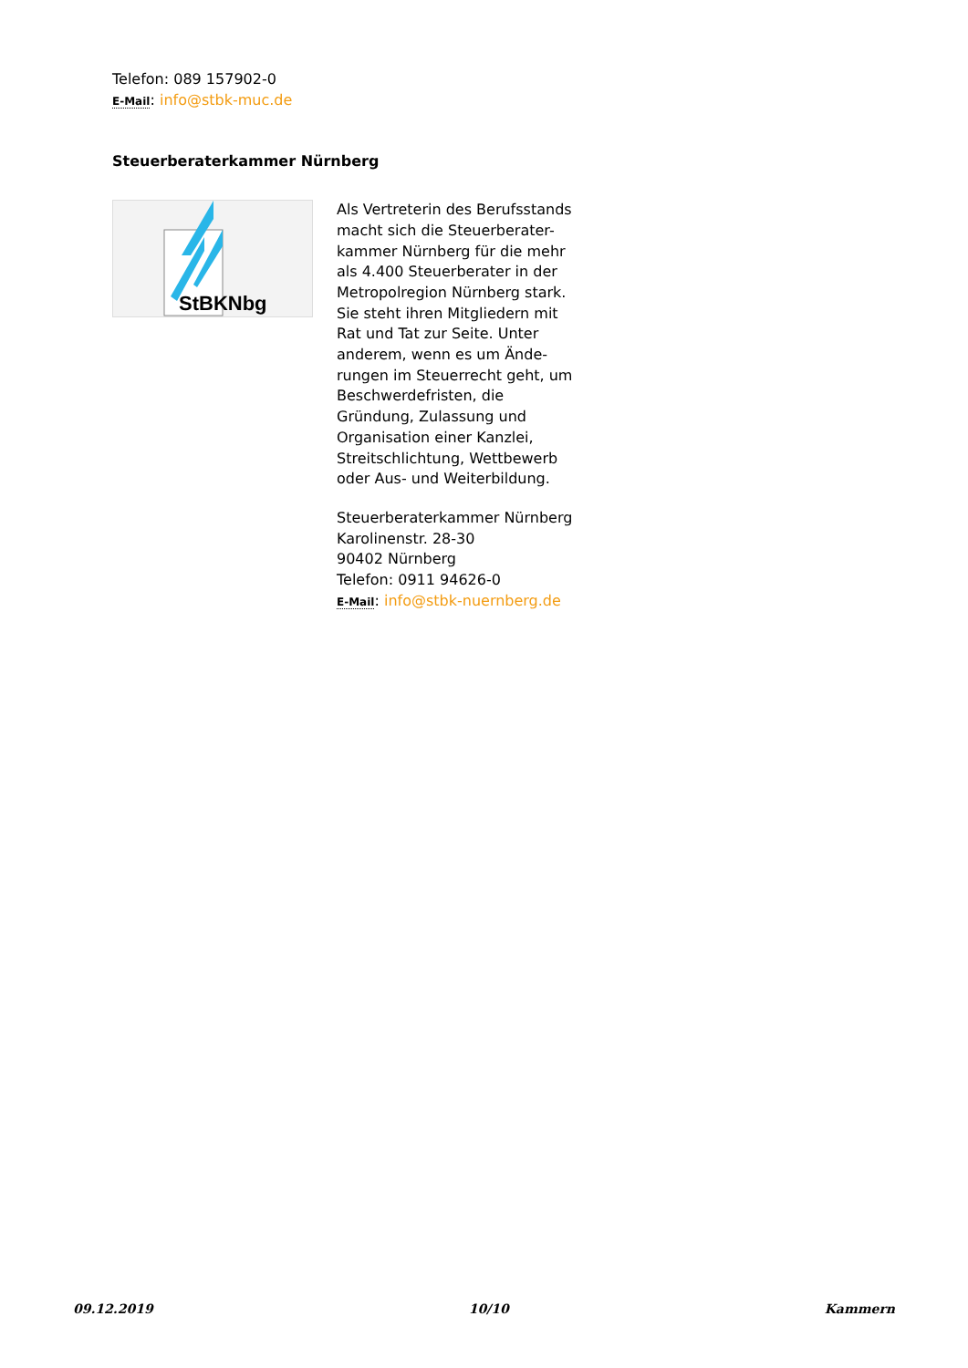Telefon: 089 157902-0
E-Mail: info@stbk-muc.de
Steuerberaterkammer Nürnberg
StBKNbg
Als Vertreterin des Berufsstands macht sich die Steuerberater-kammer Nürnberg für die mehr als 4.400 Steuerberater in der Metropolregion Nürnberg stark. Sie steht ihren Mitgliedern mit Rat und Tat zur Seite. Unter anderem, wenn es um Ände-rungen im Steuerrecht geht, um Beschwerdefristen, die Gründung, Zulassung und Organisation einer Kanzlei, Streitschlichtung, Wettbewerb oder Aus- und Weiterbildung.
Steuerberaterkammer Nürnberg
Karolinenstr. 28-30
90402 Nürnberg
Telefon: 0911 94626-0
E-Mail: info@stbk-nuernberg.de
09.12.2019 10/10 Kammern